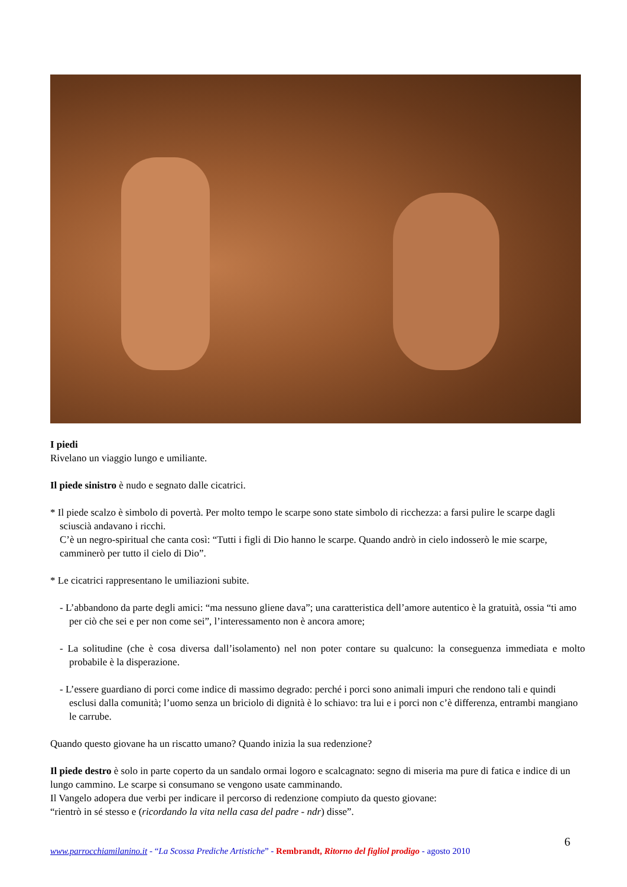I piedi
Rivelano un viaggio lungo e umiliante.
Il piede sinistro è nudo e segnato dalle cicatrici.
* Il piede scalzo è simbolo di povertà. Per molto tempo le scarpe sono state simbolo di ricchezza: a farsi pulire le scarpe dagli sciuscià andavano i ricchi.
C’è un negro-spiritual che canta così: “Tutti i figli di Dio hanno le scarpe. Quando andrò in cielo indosserò le mie scarpe, camminerò per tutto il cielo di Dio”.
* Le cicatrici rappresentano le umiliazioni subite.
- L’abbandono da parte degli amici: “ma nessuno gliene dava”; una caratteristica dell’amore autentico è la gratuità, ossia “ti amo per ciò che sei e per non come sei”, l’interessamento non è ancora amore;
- La solitudine (che è cosa diversa dall’isolamento) nel non poter contare su qualcuno: la conseguenza immediata e molto probabile è la disperazione.
- L’essere guardiano di porci come indice di massimo degrado: perché i porci sono animali impuri che rendono tali e quindi esclusi dalla comunità; l’uomo senza un briciolo di dignità è lo schiavo: tra lui e i porci non c’è differenza, entrambi mangiano le carrube.
Quando questo giovane ha un riscatto umano? Quando inizia la sua redenzione?
Il piede destro è solo in parte coperto da un sandalo ormai logoro e scalcagnato: segno di miseria ma pure di fatica e indice di un lungo cammino. Le scarpe si consumano se vengono usate camminando.
Il Vangelo adopera due verbi per indicare il percorso di redenzione compiuto da questo giovane:
“rientrò in sé stesso e (ricordando la vita nella casa del padre - ndr) disse”.
6
www.parrocchiamilanino.it - “La Scossa Prediche Artistiche” - Rembrandt, Ritorno del figliol prodigo - agosto 2010